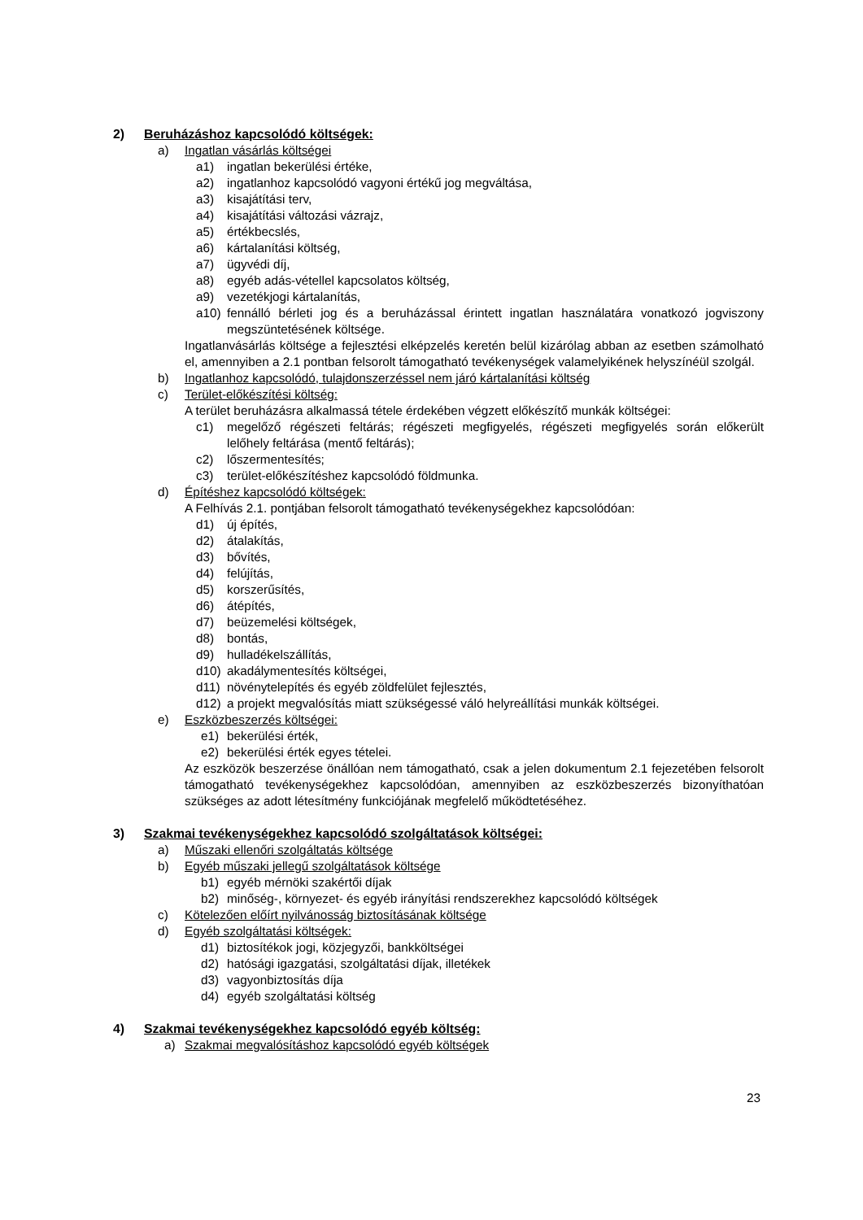2) Beruházáshoz kapcsolódó költségek:
a) Ingatlan vásárlás költségei
a1) ingatlan bekerülési értéke,
a2) ingatlanhoz kapcsolódó vagyoni értékű jog megváltása,
a3) kisajátítási terv,
a4) kisajátítási változási vázrajz,
a5) értékbecslés,
a6) kártalanítási költség,
a7) ügyvédi díj,
a8) egyéb adás-vétellel kapcsolatos költség,
a9) vezetékjogi kártalanítás,
a10) fennálló bérleti jog és a beruházással érintett ingatlan használatára vonatkozó jogviszony megszüntetésének költsége.
Ingatlanvásárlás költsége a fejlesztési elképzelés keretén belül kizárólag abban az esetben számolható el, amennyiben a 2.1 pontban felsorolt támogatható tevékenységek valamelyikének helyszínéül szolgál.
b) Ingatlanhoz kapcsolódó, tulajdonszerzéssel nem járó kártalanítási költség
c) Terület-előkészítési költség:
A terület beruházásra alkalmassá tétele érdekében végzett előkészítő munkák költségei:
c1) megelőző régészeti feltárás; régészeti megfigyelés, régészeti megfigyelés során előkerült lelőhely feltárása (mentő feltárás);
c2) lőszermentesítés;
c3) terület-előkészítéshez kapcsolódó földmunka.
d) Építéshez kapcsolódó költségek:
A Felhívás 2.1. pontjában felsorolt támogatható tevékenységekhez kapcsolódóan:
d1) új építés,
d2) átalakítás,
d3) bővítés,
d4) felújítás,
d5) korszerűsítés,
d6) átépítés,
d7) beüzemelési költségek,
d8) bontás,
d9) hulladékelszállítás,
d10) akadálymentesítés költségei,
d11) növénytelepítés és egyéb zöldfelület fejlesztés,
d12) a projekt megvalósítás miatt szükségessé váló helyreállítási munkák költségei.
e) Eszközbeszerzés költségei:
e1) bekerülési érték,
e2) bekerülési érték egyes tételei.
Az eszközök beszerzése önállóan nem támogatható, csak a jelen dokumentum 2.1 fejezetében felsorolt támogatható tevékenységekhez kapcsolódóan, amennyiben az eszközbeszerzés bizonyíthatóan szükséges az adott létesítmény funkciójának megfelelő működtetéséhez.
3) Szakmai tevékenységekhez kapcsolódó szolgáltatások költségei:
a) Műszaki ellenőri szolgáltatás költsége
b) Egyéb műszaki jellegű szolgáltatások költsége
b1) egyéb mérnöki szakértői díjak
b2) minőség-, környezet- és egyéb irányítási rendszerekhez kapcsolódó költségek
c) Kötelezően előírt nyilvánosság biztosításának költsége
d) Egyéb szolgáltatási költségek:
d1) biztosítékok jogi, közjegyzői, bankköltségei
d2) hatósági igazgatási, szolgáltatási díjak, illetékek
d3) vagyonbiztosítás díja
d4) egyéb szolgáltatási költség
4) Szakmai tevékenységekhez kapcsolódó egyéb költség:
a) Szakmai megvalósításhoz kapcsolódó egyéb költségek
23